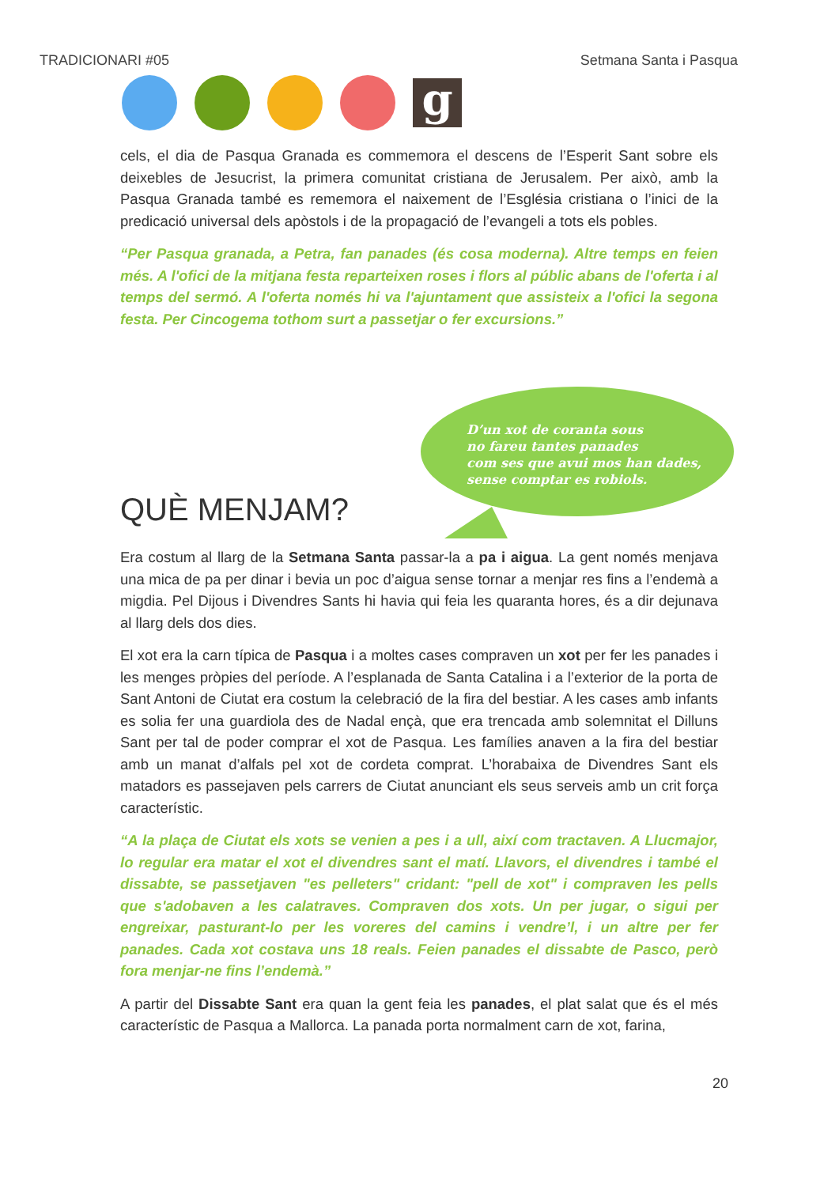TRADICIONARI #05 Setmana Santa i Pasqua
g
cels, el dia de Pasqua Granada es commemora el descens de l’Esperit Sant sobre els deixebles de Jesucrist, la primera comunitat cristiana de Jerusalem. Per això, amb la Pasqua Granada també es rememora el naixement de l’Església cristiana o l’inici de la predicació universal dels apòstols i de la propagació de l’evangeli a tots els pobles.
“Per Pasqua granada, a Petra, fan panades (és cosa moderna). Altre temps en feien més. A l'ofici de la mitjana festa reparteixen roses i flors al públic abans de l'oferta i al temps del sermó. A l'oferta només hi va l'ajuntament que assisteix a l'ofici la segona festa. Per Cincogema tothom surt a passetjar o fer excursions.”
D’un xot de coranta sous
no fareu tantes panades
com ses que avui mos han dades,
sense comptar es robiols.
QUÈ MENJAM?
Era costum al llarg de la Setmana Santa passar-la a pa i aigua. La gent només menjava una mica de pa per dinar i bevia un poc d’aigua sense tornar a menjar res fins a l’endemà a migdia. Pel Dijous i Divendres Sants hi havia qui feia les quaranta hores, és a dir dejunava al llarg dels dos dies.
El xot era la carn típica de Pasqua i a moltes cases compraven un xot per fer les panades i les menges pròpies del període. A l’esplanada de Santa Catalina i a l’exterior de la porta de Sant Antoni de Ciutat era costum la celebració de la fira del bestiar. A les cases amb infants es solia fer una guardiola des de Nadal ençà, que era trencada amb solemnitat el Dilluns Sant per tal de poder comprar el xot de Pasqua. Les famílies anaven a la fira del bestiar amb un manat d’alfals pel xot de cordeta comprat. L’horabaixa de Divendres Sant els matadors es passejaven pels carrers de Ciutat anunciant els seus serveis amb un crit força característic.
“A la plaça de Ciutat els xots se venien a pes i a ull, així com tractaven. A Llucmajor, lo regular era matar el xot el divendres sant el matí. Llavors, el divendres i també el dissabte, se passetjaven "es pelleters" cridant: "pell de xot" i compraven les pells que s'adobaven a les calatraves. Compraven dos xots. Un per jugar, o sigui per engreixar, pasturant-lo per les voreres del camins i vendre’l, i un altre per fer panades. Cada xot costava uns 18 reals. Feien panades el dissabte de Pasco, però fora menjar-ne fins l’endemà.”
A partir del Dissabte Sant era quan la gent feia les panades, el plat salat que és el més característic de Pasqua a Mallorca. La panada porta normalment carn de xot, farina,
20